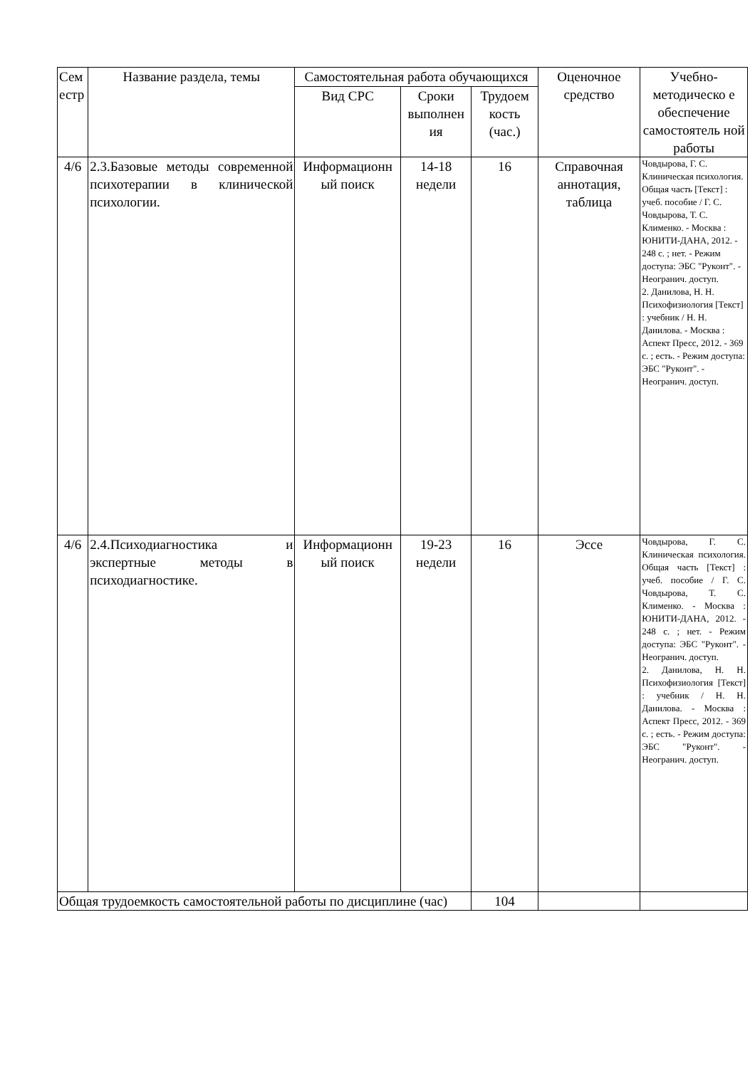| Сем естр | Название раздела, темы | Самостоятельная работа обучающихся | | | Оценочное средство | Учебно-методическо е обеспечение самостоятель ной работы |
| --- | --- | --- | --- | --- | --- | --- |
| | | Вид СРС | Сроки выполнен ия | Трудоем кость (час.) | | |
| 4/6 | 2.3.Базовые методы современной психотерапии в клинической психологии. | Информационн ый поиск | 14-18 недели | 16 | Справочная аннотация, таблица | Човдырова, Г. С. Клиническая психология. Общая часть [Текст] : учеб. пособие / Г. С. Човдырова, Т. С. Клименко. - Москва : ЮНИТИ-ДАНА, 2012. - 248 с. ; нет. - Режим доступа: ЭБС "Руконт". - Неогранич. доступ. 2. Данилова, Н. Н. Психофизиология [Текст] : учебник / Н. Н. Данилова. - Москва : Аспект Пресс, 2012. - 369 с. ; есть. - Режим доступа: ЭБС "Руконт". - Неогранич. доступ. |
| 4/6 | 2.4.Психодиагностика и экспертные методы в психодиагностике. | Информационн ый поиск | 19-23 недели | 16 | Эссе | Човдырова, Г. С. Клиническая психология. Общая часть [Текст] : учеб. пособие / Г. С. Човдырова, Т. С. Клименко. - Москва : ЮНИТИ-ДАНА, 2012. - 248 с. ; нет. - Режим доступа: ЭБС "Руконт". - Неогранич. доступ. 2. Данилова, Н. Н. Психофизиология [Текст] : учебник / Н. Н. Данилова. - Москва : Аспект Пресс, 2012. - 369 с. ; есть. - Режим доступа: ЭБС "Руконт". - Неогранич. доступ. |
| Общая трудоемкость самостоятельной работы по дисциплине (час) | | | | 104 | | |